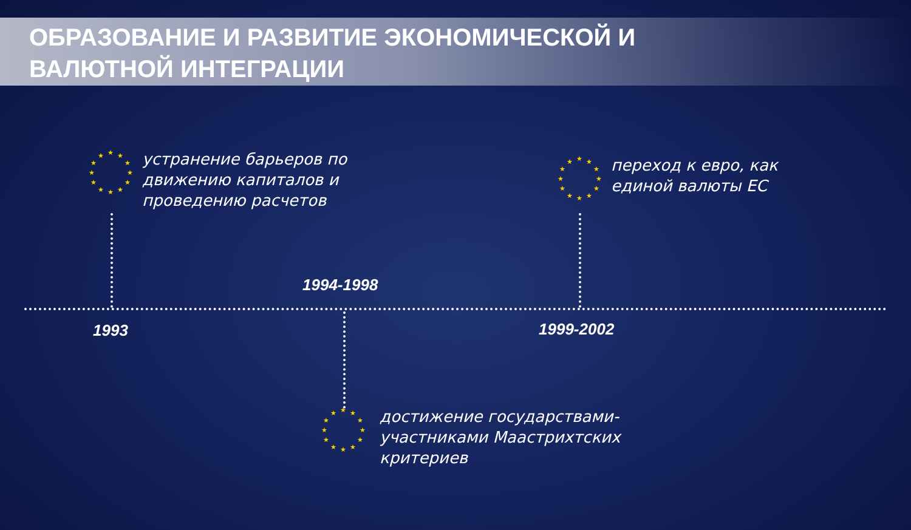ОБРАЗОВАНИЕ И РАЗВИТИЕ ЭКОНОМИЧЕСКОЙ И
ВАЛЮТНОЙ ИНТЕГРАЦИИ
★ ★
★
★
★
★ ★ ★
★
★
★
★
устранение барьеров по
движению капиталов и
проведению расчетов
★ ★
★
★
★
★ ★ ★
★
★
★
★
переход к евро, как
единой валюты ЕС
1994-1998
1993 1999-2002
★ ★
★
★
★
★ ★ ★
★
★
★
★
достижение государствами-
участниками Маастрихтских
критериев